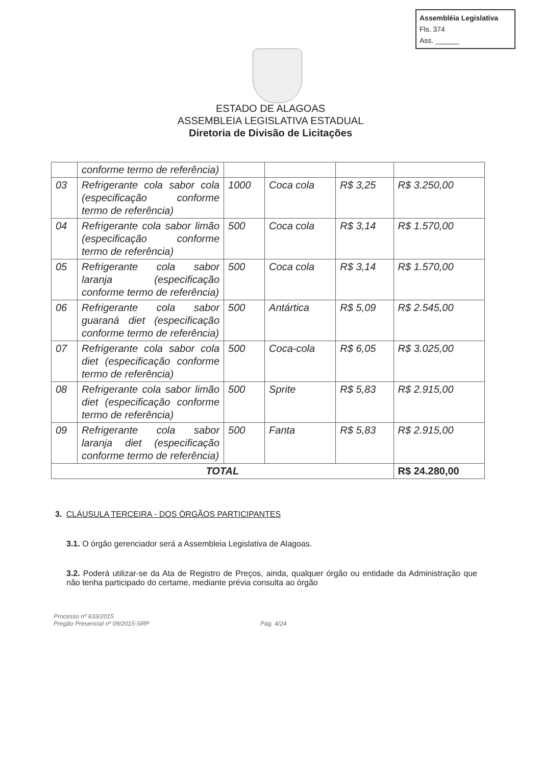Assembléia Legislativa
Fls. 374
Ass. ______
ESTADO DE ALAGOAS
ASSEMBLEIA LEGISLATIVA ESTADUAL
Diretoria de Divisão de Licitações
| | conforme termo de referência) | | | | |
| 03 | Refrigerante cola sabor cola (especificação conforme termo de referência) | 1000 | Coca cola | R$ 3,25 | R$ 3.250,00 |
| 04 | Refrigerante cola sabor limão (especificação conforme termo de referência) | 500 | Coca cola | R$ 3,14 | R$ 1.570,00 |
| 05 | Refrigerante cola sabor laranja (especificação conforme termo de referência) | 500 | Coca cola | R$ 3,14 | R$ 1.570,00 |
| 06 | Refrigerante cola sabor guaraná diet (especificação conforme termo de referência) | 500 | Antártica | R$ 5,09 | R$ 2.545,00 |
| 07 | Refrigerante cola sabor cola diet (especificação conforme termo de referência) | 500 | Coca-cola | R$ 6,05 | R$ 3.025,00 |
| 08 | Refrigerante cola sabor limão diet (especificação conforme termo de referência) | 500 | Sprite | R$ 5,83 | R$ 2.915,00 |
| 09 | Refrigerante cola sabor laranja diet (especificação conforme termo de referência) | 500 | Fanta | R$ 5,83 | R$ 2.915,00 |
| TOTAL | | | | | R$ 24.280,00 |
3. CLÁUSULA TERCEIRA - DOS ÓRGÃOS PARTICIPANTES
3.1. O órgão gerenciador será a Assembleia Legislativa de Alagoas.
3.2. Poderá utilizar-se da Ata de Registro de Preços, ainda, qualquer órgão ou entidade da Administração que não tenha participado do certame, mediante prévia consulta ao órgão
Processo nº 633/2015
Pregão Presencial nº 09/2015-SRP
Pág. 4/24